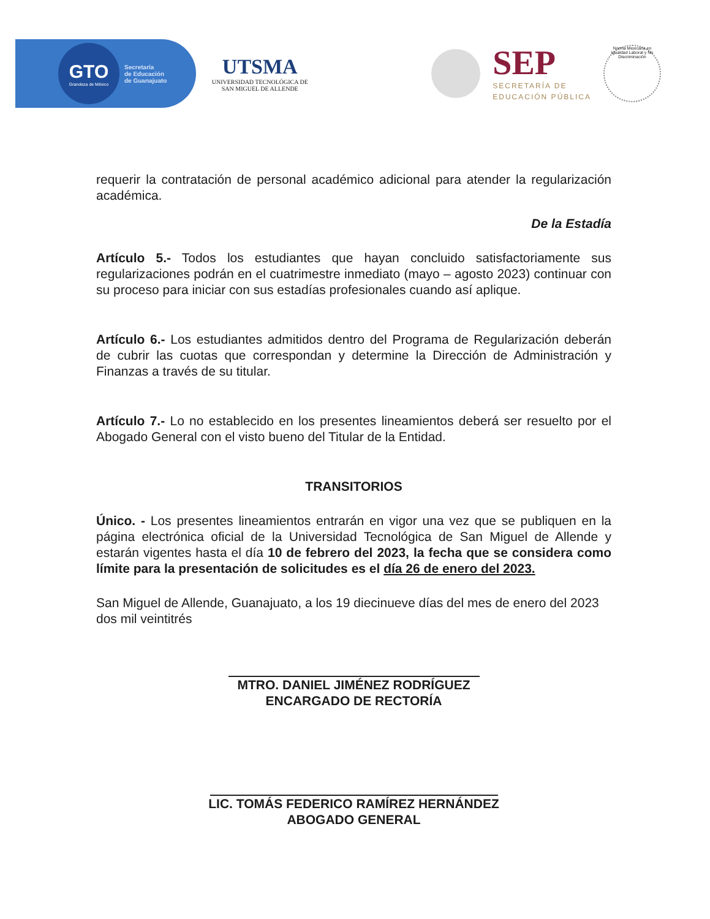GTO
Grandeza de México
Secretaría
de Educación
de Guanajuato
UTSMA
UNIVERSIDAD TECNOLÓGICA DE
SAN MIGUEL DE ALLENDE
SEP
SECRETARÍA DE
EDUCACIÓN PÚBLICA
Norma Mexicana en Igualdad Laboral y No Discriminación
requerir la contratación de personal académico adicional para atender la regularización académica.
De la Estadía
Artículo 5.- Todos los estudiantes que hayan concluido satisfactoriamente sus regularizaciones podrán en el cuatrimestre inmediato (mayo – agosto 2023) continuar con su proceso para iniciar con sus estadías profesionales cuando así aplique.
Artículo 6.- Los estudiantes admitidos dentro del Programa de Regularización deberán de cubrir las cuotas que correspondan y determine la Dirección de Administración y Finanzas a través de su titular.
Artículo 7.- Lo no establecido en los presentes lineamientos deberá ser resuelto por el Abogado General con el visto bueno del Titular de la Entidad.
TRANSITORIOS
Único. - Los presentes lineamientos entrarán en vigor una vez que se publiquen en la página electrónica oficial de la Universidad Tecnológica de San Miguel de Allende y estarán vigentes hasta el día 10 de febrero del 2023, la fecha que se considera como límite para la presentación de solicitudes es el día 26 de enero del 2023.
San Miguel de Allende, Guanajuato, a los 19 diecinueve días del mes de enero del 2023 dos mil veintitrés
MTRO. DANIEL JIMÉNEZ RODRÍGUEZ
ENCARGADO DE RECTORÍA
LIC. TOMÁS FEDERICO RAMÍREZ HERNÁNDEZ
ABOGADO GENERAL